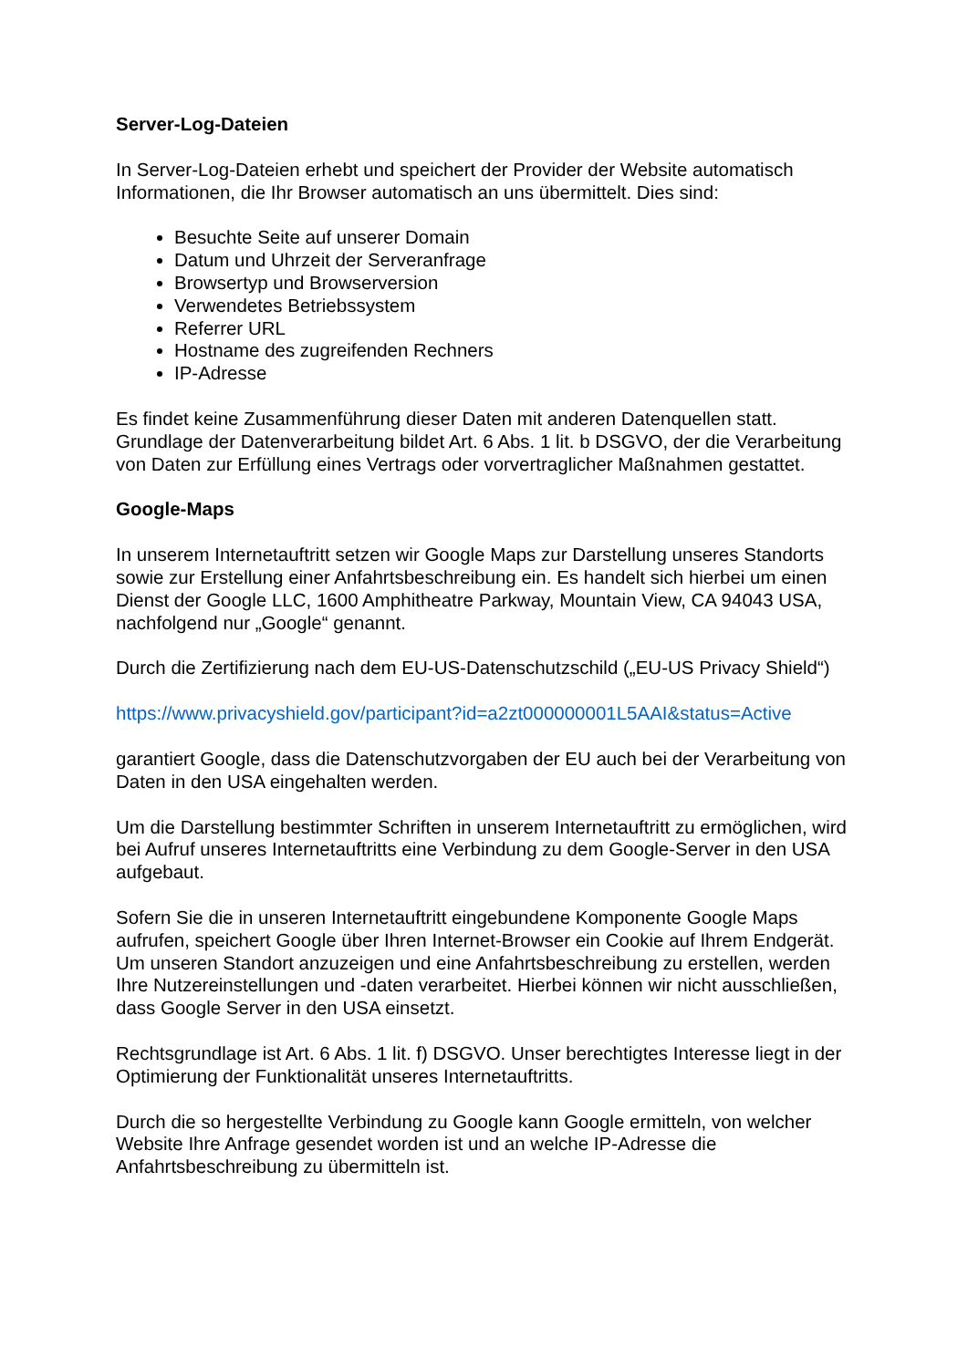Server-Log-Dateien
In Server-Log-Dateien erhebt und speichert der Provider der Website automatisch Informationen, die Ihr Browser automatisch an uns übermittelt. Dies sind:
Besuchte Seite auf unserer Domain
Datum und Uhrzeit der Serveranfrage
Browsertyp und Browserversion
Verwendetes Betriebssystem
Referrer URL
Hostname des zugreifenden Rechners
IP-Adresse
Es findet keine Zusammenführung dieser Daten mit anderen Datenquellen statt. Grundlage der Datenverarbeitung bildet Art. 6 Abs. 1 lit. b DSGVO, der die Verarbeitung von Daten zur Erfüllung eines Vertrags oder vorvertraglicher Maßnahmen gestattet.
Google-Maps
In unserem Internetauftritt setzen wir Google Maps zur Darstellung unseres Standorts sowie zur Erstellung einer Anfahrtsbeschreibung ein. Es handelt sich hierbei um einen Dienst der Google LLC, 1600 Amphitheatre Parkway, Mountain View, CA 94043 USA, nachfolgend nur „Google“ genannt.
Durch die Zertifizierung nach dem EU-US-Datenschutzschild („EU-US Privacy Shield“)
https://www.privacyshield.gov/participant?id=a2zt000000001L5AAI&status=Active
garantiert Google, dass die Datenschutzvorgaben der EU auch bei der Verarbeitung von Daten in den USA eingehalten werden.
Um die Darstellung bestimmter Schriften in unserem Internetauftritt zu ermöglichen, wird bei Aufruf unseres Internetauftritts eine Verbindung zu dem Google-Server in den USA aufgebaut.
Sofern Sie die in unseren Internetauftritt eingebundene Komponente Google Maps aufrufen, speichert Google über Ihren Internet-Browser ein Cookie auf Ihrem Endgerät. Um unseren Standort anzuzeigen und eine Anfahrtsbeschreibung zu erstellen, werden Ihre Nutzereinstellungen und -daten verarbeitet. Hierbei können wir nicht ausschließen, dass Google Server in den USA einsetzt.
Rechtsgrundlage ist Art. 6 Abs. 1 lit. f) DSGVO. Unser berechtigtes Interesse liegt in der Optimierung der Funktionalität unseres Internetauftritts.
Durch die so hergestellte Verbindung zu Google kann Google ermitteln, von welcher Website Ihre Anfrage gesendet worden ist und an welche IP-Adresse die Anfahrtsbeschreibung zu übermitteln ist.